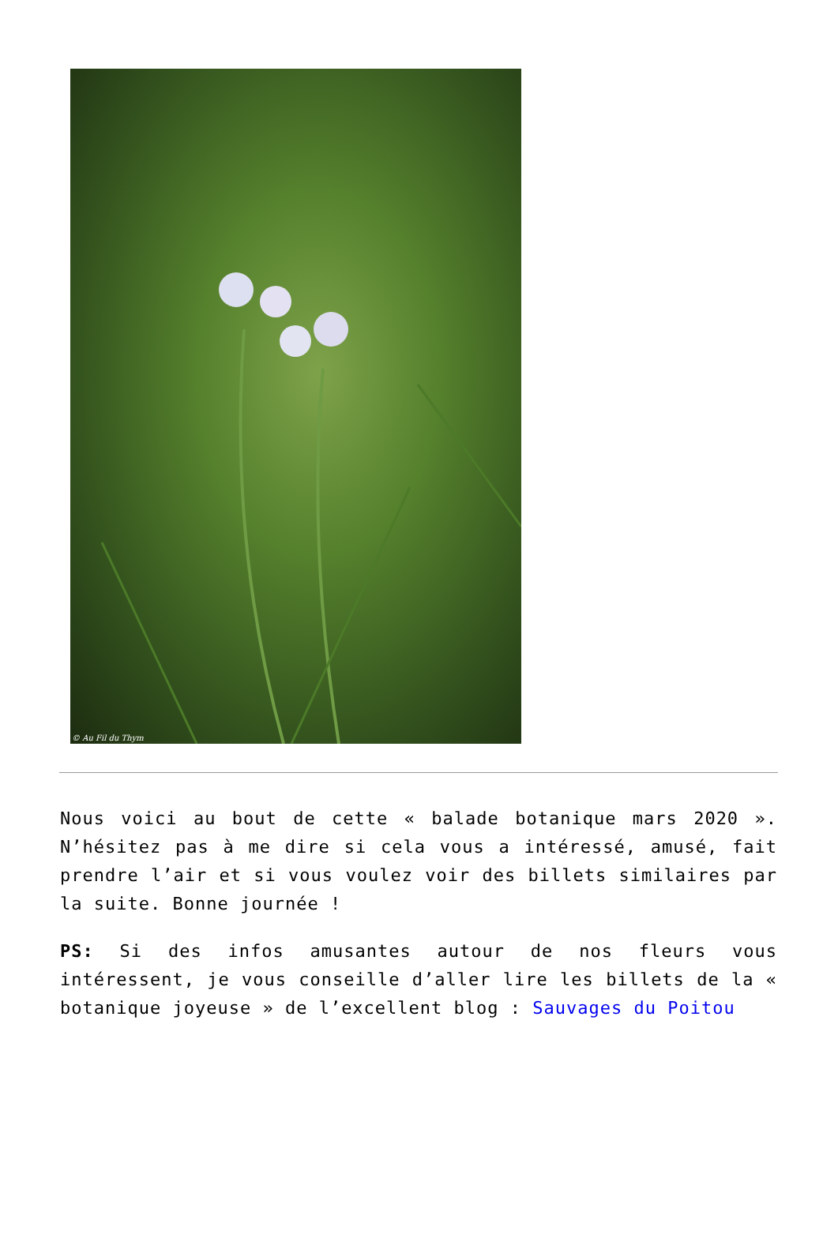© Au Fil du Thym
Nous voici au bout de cette « balade botanique mars 2020 ». N’hésitez pas à me dire si cela vous a intéressé, amusé, fait prendre l’air et si vous voulez voir des billets similaires par la suite. Bonne journée !
PS: Si des infos amusantes autour de nos fleurs vous intéressent, je vous conseille d’aller lire les billets de la « botanique joyeuse » de l’excellent blog : Sauvages du Poitou